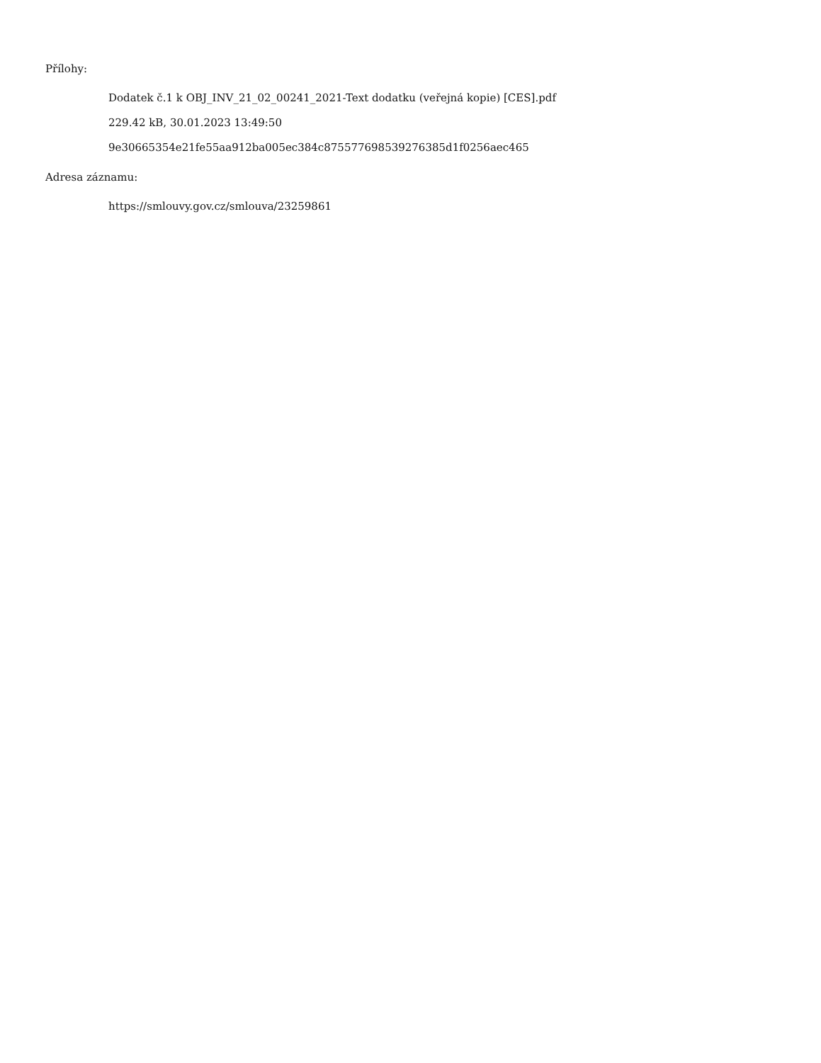Přílohy:
Dodatek č.1 k OBJ_INV_21_02_00241_2021-Text dodatku (veřejná kopie) [CES].pdf
229.42 kB, 30.01.2023 13:49:50
9e30665354e21fe55aa912ba005ec384c875577698539276385d1f0256aec465
Adresa záznamu:
https://smlouvy.gov.cz/smlouva/23259861